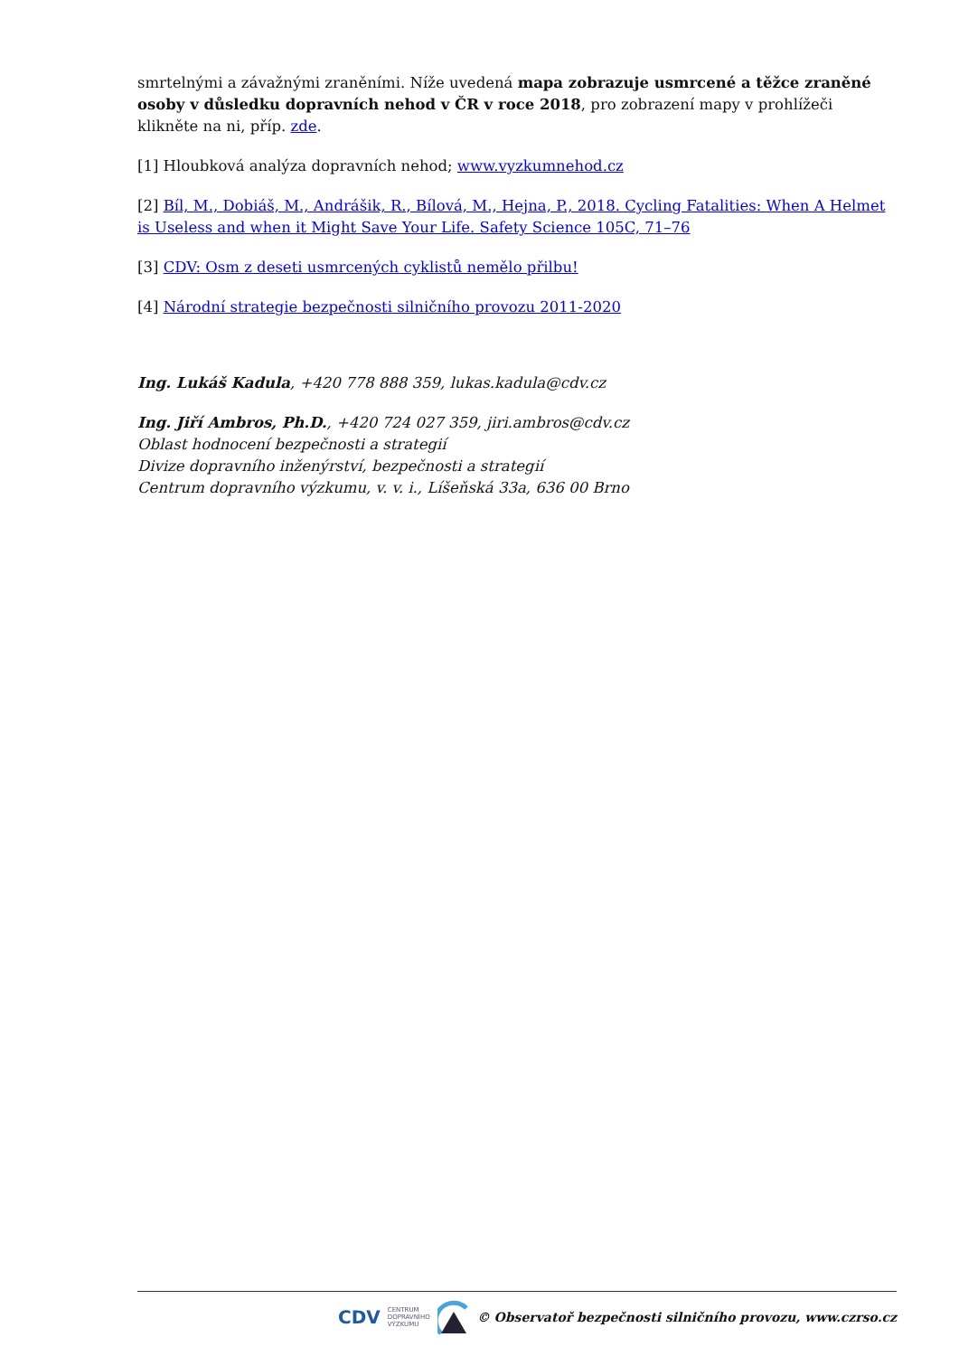smrtelnými a závažnými zraněními. Níže uvedená mapa zobrazuje usmrcené a těžce zraněné osoby v důsledku dopravních nehod v ČR v roce 2018, pro zobrazení mapy v prohlížeči klikněte na ni, příp. zde.
[1] Hloubková analýza dopravních nehod; www.vyzkumnehod.cz
[2] Bíl, M., Dobiáš, M., Andrášik, R., Bílová, M., Hejna, P., 2018. Cycling Fatalities: When A Helmet is Useless and when it Might Save Your Life. Safety Science 105C, 71–76
[3] CDV: Osm z deseti usmrcených cyklistů nemělo přilbu!
[4] Národní strategie bezpečnosti silničního provozu 2011-2020
Ing. Lukáš Kadula, +420 778 888 359, lukas.kadula@cdv.cz
Ing. Jiří Ambros, Ph.D., +420 724 027 359, jiri.ambros@cdv.cz
Oblast hodnocení bezpečnosti a strategií
Divize dopravního inženýrství, bezpečnosti a strategií
Centrum dopravního výzkumu, v. v. i., Líšeňská 33a, 636 00 Brno
CDV CENTRUM
DOPRAVNÍHO
VÝZKUMU © Observatoř bezpečnosti silničního provozu, www.czrso.cz